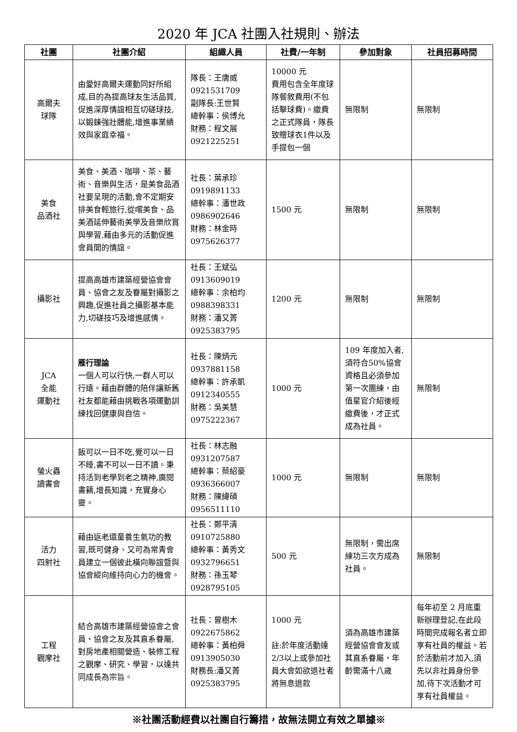2020 年 JCA 社團入社規則、辦法
| 社團 | 社團介紹 | 組織人員 | 社費/一年制 | 參加對象 | 社員招募時間 |
| --- | --- | --- | --- | --- | --- |
| 高爾夫 球隊 | 由愛好高爾夫運動同好所組成,目的為提高球友生活品質,促進深厚情誼相互切磋球技,以鍛鍊強壯體能,增進事業績效與家庭幸福。 | 隊長：王唐威 0921531709 副隊長:王世賢 總幹事：侯博允 財務：程文展 0921225251 | 10000 元 費用包含全年度球隊餐敘費用(不包括擊球費)。繳費之正式隊員，隊長致贈球衣1件以及手提包一個 | 無限制 | 無限制 |
| 美食 品酒社 | 美食、美酒、咖啡、茶、藝術、音樂與生活，是美食品酒社要呈現的活動,會不定期安排美食輕旅行,從嚐美食、品美酒延伸藝術美學及音樂欣賞與學習,藉由多元的活動促進會員間的情誼。 | 社長：葉承珍 0919891133 總幹事：潘世政 0986902646 財務：林金時 0975626377 | 1500 元 | 無限制 | 無限制 |
| 攝影社 | 提高高雄市建築經營協會會員、協會之友及眷屬對攝影之興趣,促進社員之攝影基本能力,切磋技巧及增進感情。 | 社長：王斌弘 0913609019 總幹事：余柏均 0988398331 財務：潘又菁 0925383795 | 1200 元 | 無限制 | 無限制 |
| JCA 全能 運動社 | 雁行理論 一個人可以行快,一群人可以行遠。藉由群體的陪伴讓新舊社友都能藉由挑戰各項運動訓練找回健康與自信。 | 社長：陳炳元 0937881158 總幹事：許承凱 0912340555 財務：吳美慧 0975222367 | 1000 元 | 109 年度加入者,須符合50%協會資格且必須參加第一次團練，由值星官介紹後經繳費後，才正式成為社員。 | 無限制 |
| 螢火蟲 讀書會 | 飯可以一日不吃,覺可以一日不睡,書不可以一日不讀。秉持活到老學到老之精神,廣閱書籍,增長知識，充實身心靈。 | 社長：林志融 0931207587 總幹事：蔡紹豪 0936366007 財務：陳緯碩 0956511110 | 1000 元 | 無限制 | 無限制 |
| 活力 四射社 | 藉由返老還童養生氣功的教習,既可健身、又可為常青會員建立一個彼此橫向聯誼暨與協會縱向維持向心力的機會。 | 社長：鄭平清 0910725880 總幹事：黃秀文 0932796651 財務：孫玉琴 0928795105 | 500 元 | 無限制，需出席練功三次方成為社員。 | 無限制 |
| 工程 觀摩社 | 結合高雄市建築經營協會之會員、協會之友及其直系眷屬,對房地產相關營造、裝修工程之觀摩、研究、學習，以達共同成長為宗旨。 | 社長：曾樹木 0922675862 總幹事：黃柏舜 0913905030 財務長:潘又菁 0925383795 | 1000 元 註:於年度活動達2/3以上或參加社員大會如欲退社者將無息退款 | 須為高雄市建築經營協會會友或其直系眷屬，年齡需滿十八歲 | 每年初至 2 月底重新辦理登記,在此段時間完成報名者立即享有社員的權益。若於活動前才加入,須先以非社員身份參加,待下次活動才可享有社員權益。 |
※社團活動經費以社團自行籌措，故無法開立有效之單據※